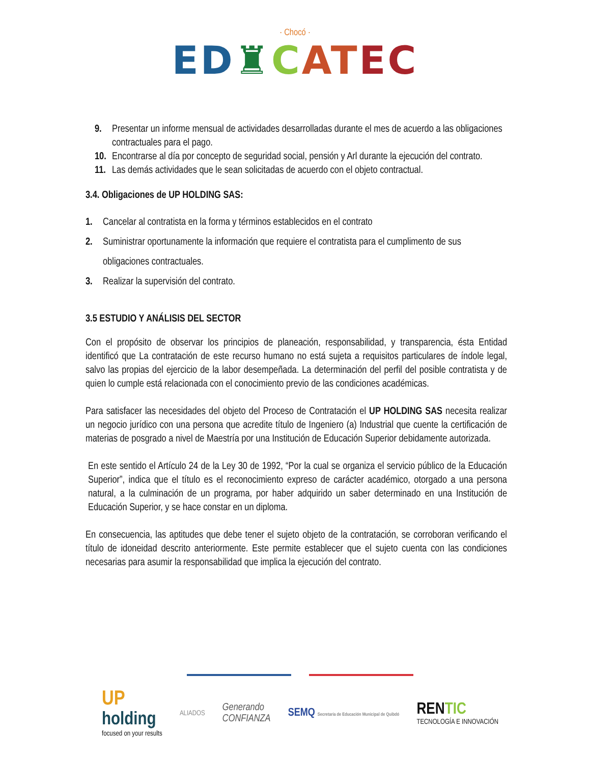· Chocó ·
ED♜CAT EC
9. Presentar un informe mensual de actividades desarrolladas durante el mes de acuerdo a las obligaciones contractuales para el pago.
10. Encontrarse al día por concepto de seguridad social, pensión y Arl durante la ejecución del contrato.
11. Las demás actividades que le sean solicitadas de acuerdo con el objeto contractual.
3.4. Obligaciones de UP HOLDING SAS:
1. Cancelar al contratista en la forma y términos establecidos en el contrato
2. Suministrar oportunamente la información que requiere el contratista para el cumplimento de sus obligaciones contractuales.
3. Realizar la supervisión del contrato.
3.5 ESTUDIO Y ANÁLISIS DEL SECTOR
Con el propósito de observar los principios de planeación, responsabilidad, y transparencia, ésta Entidad identificó que La contratación de este recurso humano no está sujeta a requisitos particulares de índole legal, salvo las propias del ejercicio de la labor desempeñada. La determinación del perfil del posible contratista y de quien lo cumple está relacionada con el conocimiento previo de las condiciones académicas.
Para satisfacer las necesidades del objeto del Proceso de Contratación el UP HOLDING SAS necesita realizar un negocio jurídico con una persona que acredite título de Ingeniero (a) Industrial que cuente la certificación de materias de posgrado a nivel de Maestría por una Institución de Educación Superior debidamente autorizada.
En este sentido el Artículo 24 de la Ley 30 de 1992, “Por la cual se organiza el servicio público de la Educación Superior”, indica que el título es el reconocimiento expreso de carácter académico, otorgado a una persona natural, a la culminación de un programa, por haber adquirido un saber determinado en una Institución de Educación Superior, y se hace constar en un diploma.
En consecuencia, las aptitudes que debe tener el sujeto objeto de la contratación, se corroboran verificando el título de idoneidad descrito anteriormente. Este permite establecer que el sujeto cuenta con las condiciones necesarias para asumir la responsabilidad que implica la ejecución del contrato.
UP
holding
focused on your results
ALIADOS
Generando
CONFIANZA
SEMQ Secretaría de Educación Municipal de Quibdó
RENTIC
TECNOLOGÍA E INNOVACIÓN